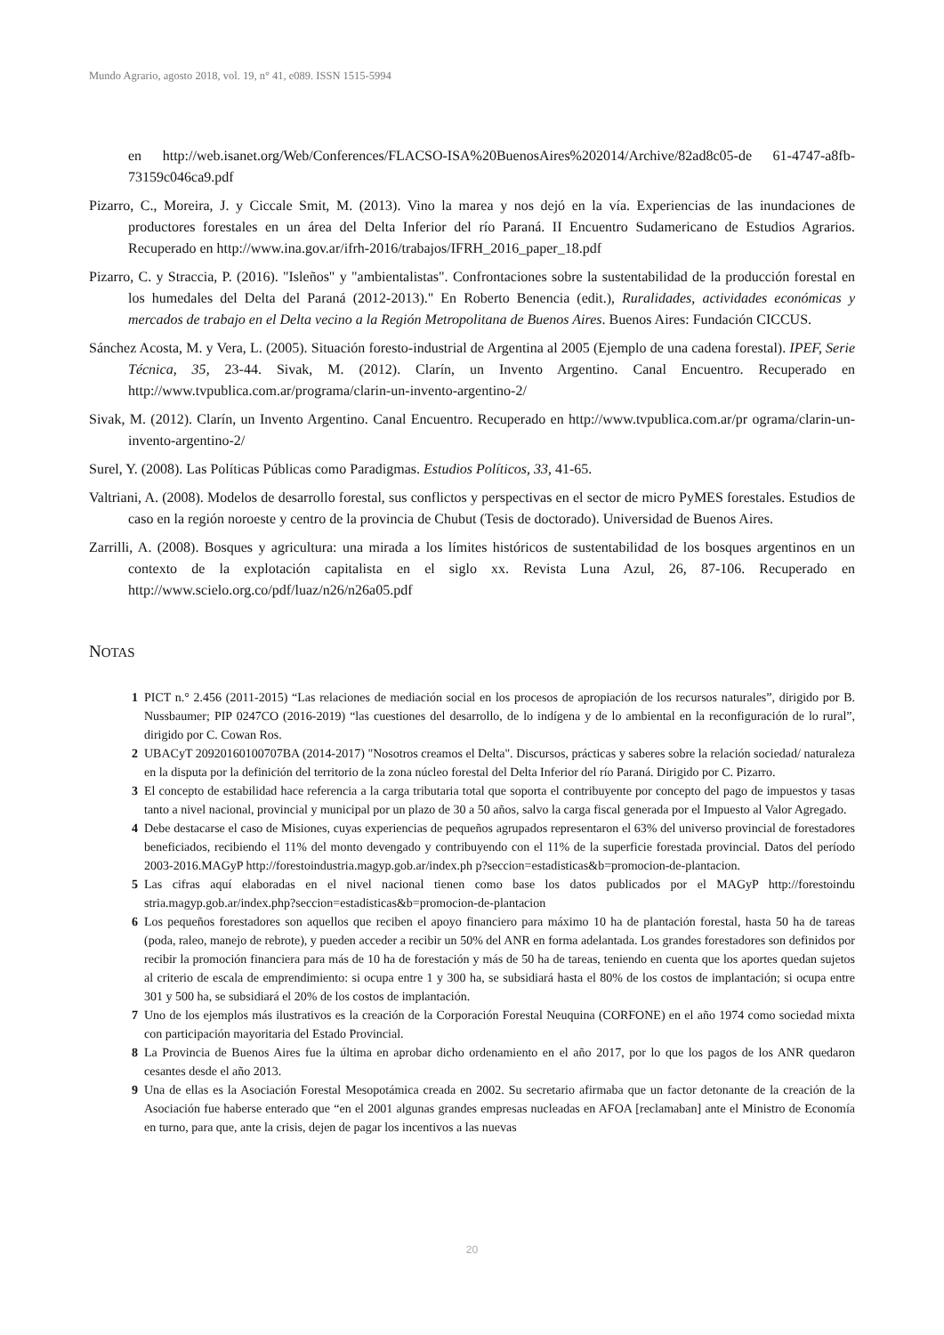Mundo Agrario, agosto 2018, vol. 19, n° 41, e089. ISSN 1515-5994
en http://web.isanet.org/Web/Conferences/FLACSO-ISA%20BuenosAires%202014/Archive/82ad8c05-de 61-4747-a8fb-73159c046ca9.pdf
Pizarro, C., Moreira, J. y Ciccale Smit, M. (2013). Vino la marea y nos dejó en la vía. Experiencias de las inundaciones de productores forestales en un área del Delta Inferior del río Paraná. II Encuentro Sudamericano de Estudios Agrarios. Recuperado en http://www.ina.gov.ar/ifrh-2016/trabajos/IFRH_2016_paper_18.pdf
Pizarro, C. y Straccia, P. (2016). "Isleños" y "ambientalistas". Confrontaciones sobre la sustentabilidad de la producción forestal en los humedales del Delta del Paraná (2012-2013)." En Roberto Benencia (edit.), Ruralidades, actividades económicas y mercados de trabajo en el Delta vecino a la Región Metropolitana de Buenos Aires. Buenos Aires: Fundación CICCUS.
Sánchez Acosta, M. y Vera, L. (2005). Situación foresto-industrial de Argentina al 2005 (Ejemplo de una cadena forestal). IPEF, Serie Técnica, 35, 23-44. Sivak, M. (2012). Clarín, un Invento Argentino. Canal Encuentro. Recuperado en http://www.tvpublica.com.ar/programa/clarin-un-invento-argentino-2/
Sivak, M. (2012). Clarín, un Invento Argentino. Canal Encuentro. Recuperado en http://www.tvpublica.com.ar/pr ograma/clarin-un-invento-argentino-2/
Surel, Y. (2008). Las Políticas Públicas como Paradigmas. Estudios Políticos, 33, 41-65.
Valtriani, A. (2008). Modelos de desarrollo forestal, sus conflictos y perspectivas en el sector de micro PyMES forestales. Estudios de caso en la región noroeste y centro de la provincia de Chubut (Tesis de doctorado). Universidad de Buenos Aires.
Zarrilli, A. (2008). Bosques y agricultura: una mirada a los límites históricos de sustentabilidad de los bosques argentinos en un contexto de la explotación capitalista en el siglo xx. Revista Luna Azul, 26, 87-106. Recuperado en http://www.scielo.org.co/pdf/luaz/n26/n26a05.pdf
NOTAS
1 PICT n.° 2.456 (2011-2015) “Las relaciones de mediación social en los procesos de apropiación de los recursos naturales”, dirigido por B. Nussbaumer; PIP 0247CO (2016-2019) “las cuestiones del desarrollo, de lo indígena y de lo ambiental en la reconfiguración de lo rural”, dirigido por C. Cowan Ros.
2 UBACyT 20920160100707BA (2014-2017) "Nosotros creamos el Delta". Discursos, prácticas y saberes sobre la relación sociedad/ naturaleza en la disputa por la definición del territorio de la zona núcleo forestal del Delta Inferior del río Paraná. Dirigido por C. Pizarro.
3 El concepto de estabilidad hace referencia a la carga tributaria total que soporta el contribuyente por concepto del pago de impuestos y tasas tanto a nivel nacional, provincial y municipal por un plazo de 30 a 50 años, salvo la carga fiscal generada por el Impuesto al Valor Agregado.
4 Debe destacarse el caso de Misiones, cuyas experiencias de pequeños agrupados representaron el 63% del universo provincial de forestadores beneficiados, recibiendo el 11% del monto devengado y contribuyendo con el 11% de la superficie forestada provincial. Datos del período 2003-2016.MAGyP http://forestoindustria.magyp.gob.ar/index.ph p?seccion=estadisticas&b=promocion-de-plantacion.
5 Las cifras aquí elaboradas en el nivel nacional tienen como base los datos publicados por el MAGyP http://forestoindu stria.magyp.gob.ar/index.php?seccion=estadisticas&b=promocion-de-plantacion
6 Los pequeños forestadores son aquellos que reciben el apoyo financiero para máximo 10 ha de plantación forestal, hasta 50 ha de tareas (poda, raleo, manejo de rebrote), y pueden acceder a recibir un 50% del ANR en forma adelantada. Los grandes forestadores son definidos por recibir la promoción financiera para más de 10 ha de forestación y más de 50 ha de tareas, teniendo en cuenta que los aportes quedan sujetos al criterio de escala de emprendimiento: si ocupa entre 1 y 300 ha, se subsidiará hasta el 80% de los costos de implantación; si ocupa entre 301 y 500 ha, se subsidiará el 20% de los costos de implantación.
7 Uno de los ejemplos más ilustrativos es la creación de la Corporación Forestal Neuquina (CORFONE) en el año 1974 como sociedad mixta con participación mayoritaria del Estado Provincial.
8 La Provincia de Buenos Aires fue la última en aprobar dicho ordenamiento en el año 2017, por lo que los pagos de los ANR quedaron cesantes desde el año 2013.
9 Una de ellas es la Asociación Forestal Mesopotámica creada en 2002. Su secretario afirmaba que un factor detonante de la creación de la Asociación fue haberse enterado que “en el 2001 algunas grandes empresas nucleadas en AFOA [reclamaban] ante el Ministro de Economía en turno, para que, ante la crisis, dejen de pagar los incentivos a las nuevas
20